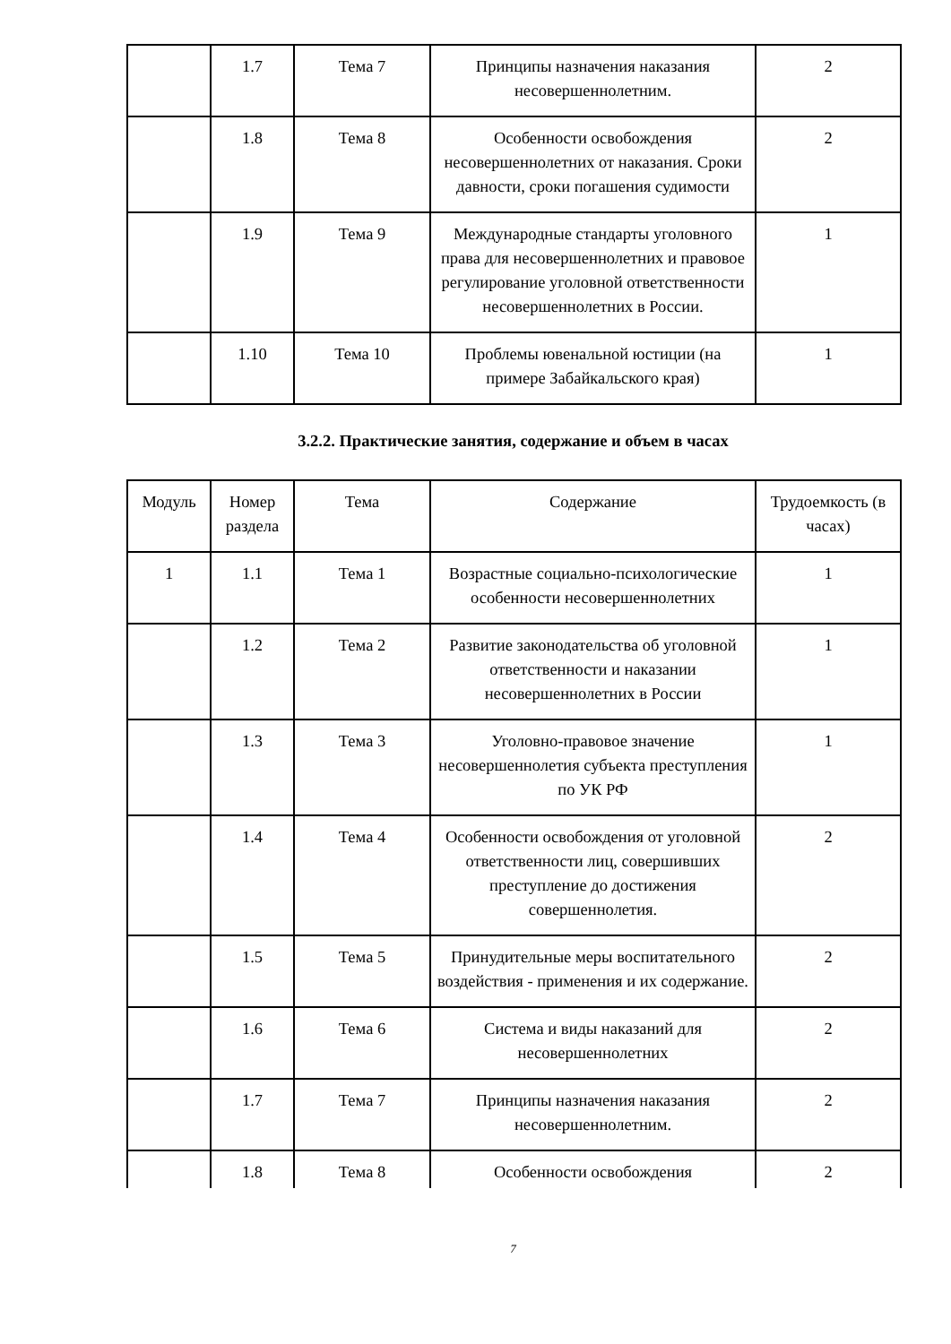| | 1.7 | Тема 7 | Принципы назначения наказания несовершеннолетним. | 2 |
| | 1.8 | Тема 8 | Особенности освобождения несовершеннолетних от наказания. Сроки давности, сроки погашения судимости | 2 |
| | 1.9 | Тема 9 | Международные стандарты уголовного права для несовершеннолетних и правовое регулирование уголовной ответственности несовершеннолетних в России. | 1 |
| | 1.10 | Тема 10 | Проблемы ювенальной юстиции (на примере Забайкальского края) | 1 |
3.2.2. Практические занятия, содержание и объем в часах
| Модуль | Номер раздела | Тема | Содержание | Трудоемкость (в часах) |
| 1 | 1.1 | Тема 1 | Возрастные социально-психологические особенности несовершеннолетних | 1 |
| | 1.2 | Тема 2 | Развитие законодательства об уголовной ответственности и наказании несовершеннолетних в России | 1 |
| | 1.3 | Тема 3 | Уголовно-правовое значение несовершеннолетия субъекта преступления по УК РФ | 1 |
| | 1.4 | Тема 4 | Особенности освобождения от уголовной ответственности лиц, совершивших преступление до достижения совершеннолетия. | 2 |
| | 1.5 | Тема 5 | Принудительные меры воспитательного воздействия - применения и их содержание. | 2 |
| | 1.6 | Тема 6 | Система и виды наказаний для несовершеннолетних | 2 |
| | 1.7 | Тема 7 | Принципы назначения наказания несовершеннолетним. | 2 |
| | 1.8 | Тема 8 | Особенности освобождения | 2 |
7